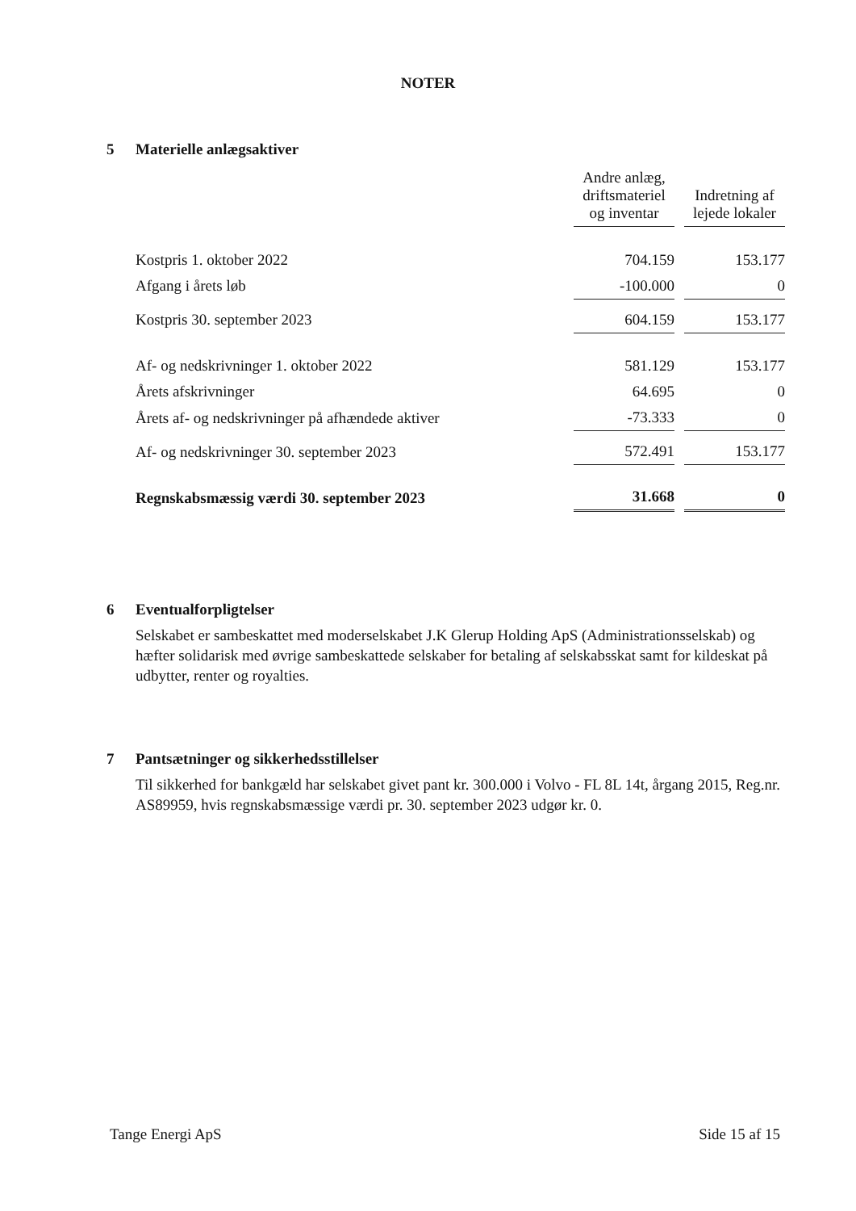NOTER
5 Materielle anlægsaktiver
| | Andre anlæg, driftsmateriel og inventar | | Indretning af lejede lokaler |
| Kostpris 1. oktober 2022 | 704.159 | | 153.177 |
| Afgang i årets løb | -100.000 | | 0 |
| Kostpris 30. september 2023 | 604.159 | | 153.177 |
| Af- og nedskrivninger 1. oktober 2022 | 581.129 | | 153.177 |
| Årets afskrivninger | 64.695 | | 0 |
| Årets af- og nedskrivninger på afhændede aktiver | -73.333 | | 0 |
| Af- og nedskrivninger 30. september 2023 | 572.491 | | 153.177 |
| Regnskabsmæssig værdi 30. september 2023 | 31.668 | | 0 |
6 Eventualforpligtelser
Selskabet er sambeskattet med moderselskabet J.K Glerup Holding ApS (Administrationsselskab) og hæfter solidarisk med øvrige sambeskattede selskaber for betaling af selskabsskat samt for kildeskat på udbytter, renter og royalties.
7 Pantsætninger og sikkerhedsstillelser
Til sikkerhed for bankgæld har selskabet givet pant kr. 300.000 i Volvo - FL 8L 14t, årgang 2015, Reg.nr. AS89959, hvis regnskabsmæssige værdi pr. 30. september 2023 udgør kr. 0.
Tange Energi ApS Side 15 af 15